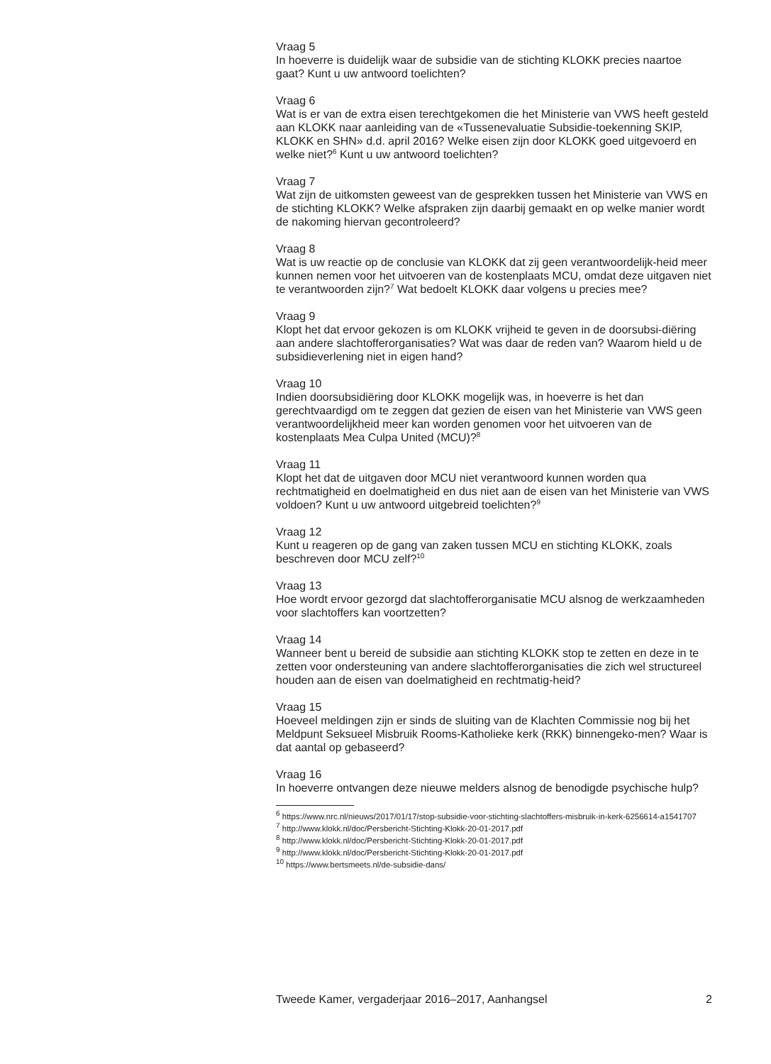Vraag 5
In hoeverre is duidelijk waar de subsidie van de stichting KLOKK precies naartoe gaat? Kunt u uw antwoord toelichten?
Vraag 6
Wat is er van de extra eisen terechtgekomen die het Ministerie van VWS heeft gesteld aan KLOKK naar aanleiding van de «Tussenevaluatie Subsidie-toekenning SKIP, KLOKK en SHN» d.d. april 2016? Welke eisen zijn door KLOKK goed uitgevoerd en welke niet?<sup>6</sup> Kunt u uw antwoord toelichten?
Vraag 7
Wat zijn de uitkomsten geweest van de gesprekken tussen het Ministerie van VWS en de stichting KLOKK? Welke afspraken zijn daarbij gemaakt en op welke manier wordt de nakoming hiervan gecontroleerd?
Vraag 8
Wat is uw reactie op de conclusie van KLOKK dat zij geen verantwoordelijk-heid meer kunnen nemen voor het uitvoeren van de kostenplaats MCU, omdat deze uitgaven niet te verantwoorden zijn?<sup>7</sup> Wat bedoelt KLOKK daar volgens u precies mee?
Vraag 9
Klopt het dat ervoor gekozen is om KLOKK vrijheid te geven in de doorsubsi-diëring aan andere slachtofferorganisaties? Wat was daar de reden van? Waarom hield u de subsidieverlening niet in eigen hand?
Vraag 10
Indien doorsubsidiëring door KLOKK mogelijk was, in hoeverre is het dan gerechtvaardigd om te zeggen dat gezien de eisen van het Ministerie van VWS geen verantwoordelijkheid meer kan worden genomen voor het uitvoeren van de kostenplaats Mea Culpa United (MCU)?<sup>8</sup>
Vraag 11
Klopt het dat de uitgaven door MCU niet verantwoord kunnen worden qua rechtmatigheid en doelmatigheid en dus niet aan de eisen van het Ministerie van VWS voldoen? Kunt u uw antwoord uitgebreid toelichten?<sup>9</sup>
Vraag 12
Kunt u reageren op de gang van zaken tussen MCU en stichting KLOKK, zoals beschreven door MCU zelf?<sup>10</sup>
Vraag 13
Hoe wordt ervoor gezorgd dat slachtofferorganisatie MCU alsnog de werkzaamheden voor slachtoffers kan voortzetten?
Vraag 14
Wanneer bent u bereid de subsidie aan stichting KLOKK stop te zetten en deze in te zetten voor ondersteuning van andere slachtofferorganisaties die zich wel structureel houden aan de eisen van doelmatigheid en rechtmatig-heid?
Vraag 15
Hoeveel meldingen zijn er sinds de sluiting van de Klachten Commissie nog bij het Meldpunt Seksueel Misbruik Rooms-Katholieke kerk (RKK) binnengeko-men? Waar is dat aantal op gebaseerd?
Vraag 16
In hoeverre ontvangen deze nieuwe melders alsnog de benodigde psychische hulp?
<sup>6</sup> https://www.nrc.nl/nieuws/2017/01/17/stop-subsidie-voor-stichting-slachtoffers-misbruik-in-kerk-6256614-a1541707
<sup>7</sup> http://www.klokk.nl/doc/Persbericht-Stichting-Klokk-20-01-2017.pdf
<sup>8</sup> http://www.klokk.nl/doc/Persbericht-Stichting-Klokk-20-01-2017.pdf
<sup>9</sup> http://www.klokk.nl/doc/Persbericht-Stichting-Klokk-20-01-2017.pdf
<sup>10</sup> https://www.bertsmeets.nl/de-subsidie-dans/
Tweede Kamer, vergaderjaar 2016–2017, Aanhangsel 2